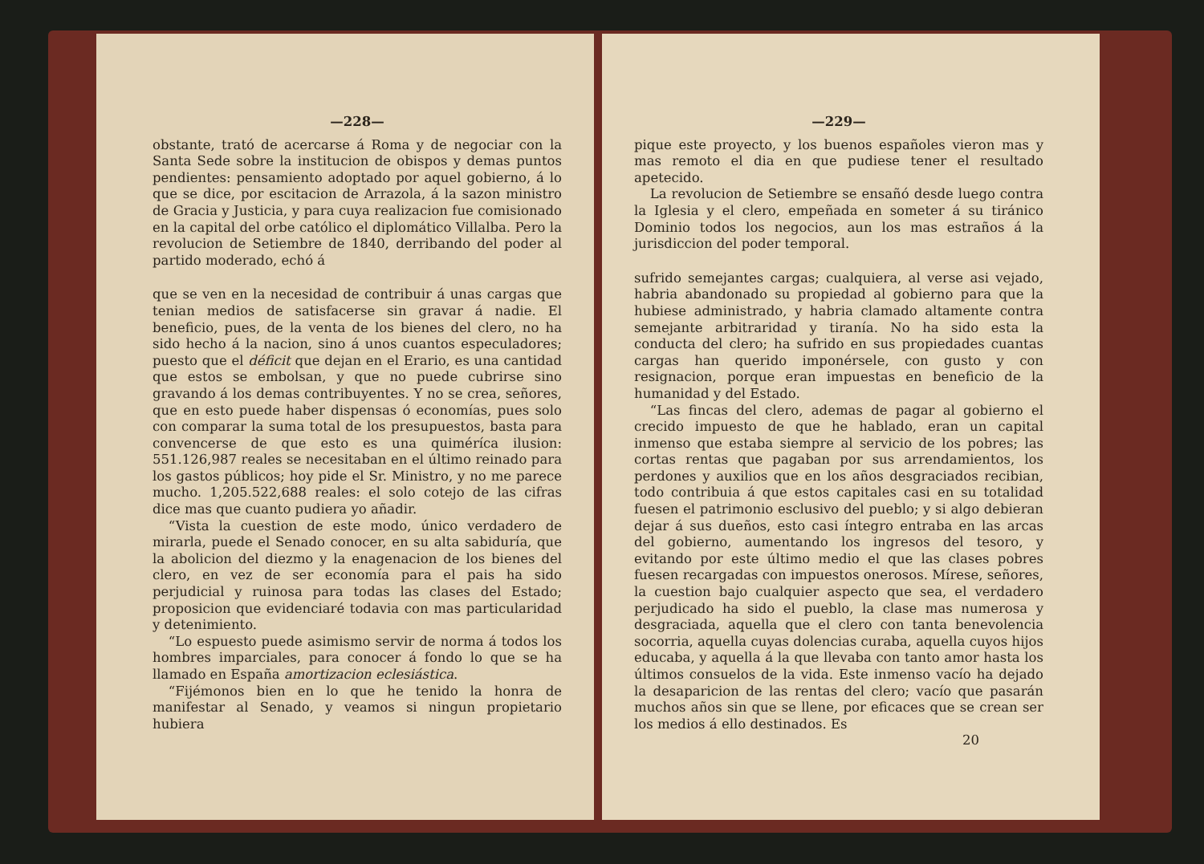—228—
obstante, trató de acercarse á Roma y de negociar con la Santa Sede sobre la institucion de obispos y demas puntos pendientes: pensamiento adoptado por aquel gobierno, á lo que se dice, por escitacion de Arrazola, á la sazon ministro de Gracia y Justicia, y para cuya realizacion fue comisionado en la capital del orbe católico el diplomático Villalba. Pero la revolucion de Setiembre de 1840, derribando del poder al partido moderado, echó á
que se ven en la necesidad de contribuir á unas cargas que tenian medios de satisfacerse sin gravar á nadie. El beneficio, pues, de la venta de los bienes del clero, no ha sido hecho á la nacion, sino á unos cuantos especuladores; puesto que el déficit que dejan en el Erario, es una cantidad que estos se embolsan, y que no puede cubrirse sino gravando á los demas contribuyentes. Y no se crea, señores, que en esto puede haber dispensas ó economías, pues solo con comparar la suma total de los presupuestos, basta para convencerse de que esto es una quiméríca ilusion: 551.126,987 reales se necesitaban en el último reinado para los gastos públicos; hoy pide el Sr. Ministro, y no me parece mucho. 1,205.522,688 reales: el solo cotejo de las cifras dice mas que cuanto pudiera yo añadir.
“Vista la cuestion de este modo, único verdadero de mirarla, puede el Senado conocer, en su alta sabiduría, que la abolicion del diezmo y la enagenacion de los bienes del clero, en vez de ser economía para el pais ha sido perjudicial y ruinosa para todas las clases del Estado; proposicion que evidenciaré todavia con mas particularidad y detenimiento.
“Lo espuesto puede asimismo servir de norma á todos los hombres imparciales, para conocer á fondo lo que se ha llamado en España amortizacion eclesiástica.
“Fijémonos bien en lo que he tenido la honra de manifestar al Senado, y veamos si ningun propietario hubiera
—229—
pique este proyecto, y los buenos españoles vieron mas y mas remoto el dia en que pudiese tener el resultado apetecido.
La revolucion de Setiembre se ensañó desde luego contra la Iglesia y el clero, empeñada en someter á su tiránico Dominio todos los negocios, aun los mas estraños á la jurisdiccion del poder temporal.
sufrido semejantes cargas; cualquiera, al verse asi vejado, habria abandonado su propiedad al gobierno para que la hubiese administrado, y habria clamado altamente contra semejante arbitraridad y tiranía. No ha sido esta la conducta del clero; ha sufrido en sus propiedades cuantas cargas han querido imponérsele, con gusto y con resignacion, porque eran impuestas en beneficio de la humanidad y del Estado.
“Las fincas del clero, ademas de pagar al gobierno el crecido impuesto de que he hablado, eran un capital inmenso que estaba siempre al servicio de los pobres; las cortas rentas que pagaban por sus arrendamientos, los perdones y auxilios que en los años desgraciados recibian, todo contribuia á que estos capitales casi en su totalidad fuesen el patrimonio esclusivo del pueblo; y si algo debieran dejar á sus dueños, esto casi íntegro entraba en las arcas del gobierno, aumentando los ingresos del tesoro, y evitando por este último medio el que las clases pobres fuesen recargadas con impuestos onerosos. Mírese, señores, la cuestion bajo cualquier aspecto que sea, el verdadero perjudicado ha sido el pueblo, la clase mas numerosa y desgraciada, aquella que el clero con tanta benevolencia socorria, aquella cuyas dolencias curaba, aquella cuyos hijos educaba, y aquella á la que llevaba con tanto amor hasta los últimos consuelos de la vida. Este inmenso vacío ha dejado la desaparicion de las rentas del clero; vacío que pasarán muchos años sin que se llene, por eficaces que se crean ser los medios á ello destinados. Es
20